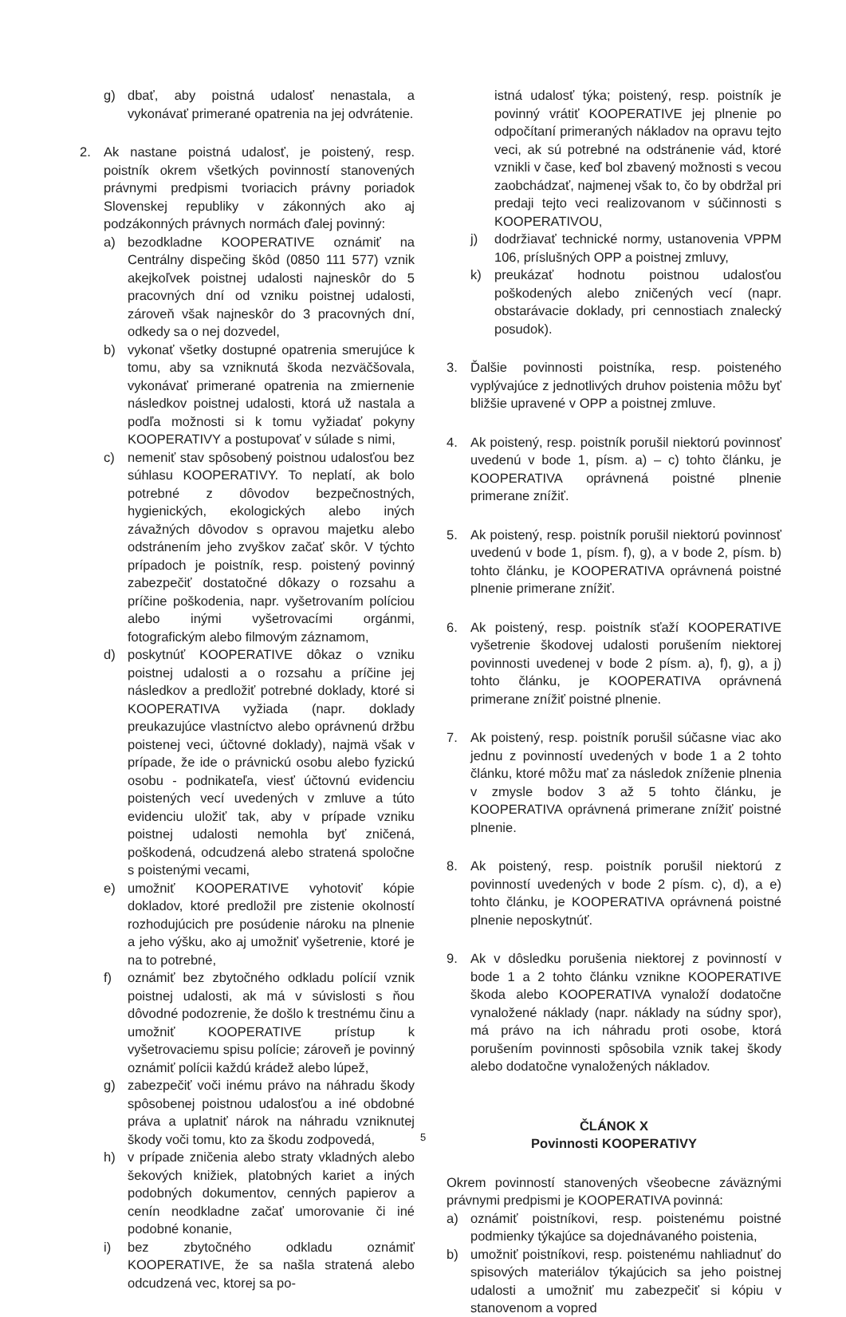g) dbať, aby poistná udalosť nenastala, a vykonávať primerané opatrenia na jej odvrátenie.
2. Ak nastane poistná udalosť, je poistený, resp. poistník okrem všetkých povinností stanovených právnymi predpismi tvoriacich právny poriadok Slovenskej republiky v zákonných ako aj podzákonných právnych normách ďalej povinný:
a) bezodkladne KOOPERATIVE oznámiť na Centrálny dispečing škôd (0850 111 577) vznik akejkoľvek poistnej udalosti najneskôr do 5 pracovných dní od vzniku poistnej udalosti, zároveň však najneskôr do 3 pracovných dní, odkedy sa o nej dozvedel,
b) vykonať všetky dostupné opatrenia smerujúce k tomu, aby sa vzniknutá škoda nezväčšovala, vykonávať primerané opatrenia na zmiernenie následkov poistnej udalosti, ktorá už nastala a podľa možnosti si k tomu vyžiadať pokyny KOOPERATIVY a postupovať v súlade s nimi,
c) nemeniť stav spôsobený poistnou udalosťou bez súhlasu KOOPERATIVY. To neplatí, ak bolo potrebné z dôvodov bezpečnostných, hygienických, ekologických alebo iných závažných dôvodov s opravou majetku alebo odstránením jeho zvyškov začať skôr. V týchto prípadoch je poistník, resp. poistený povinný zabezpečiť dostatočné dôkazy o rozsahu a príčine poškodenia, napr. vyšetrovaním políciou alebo inými vyšetrovacími orgánmi, fotografickým alebo filmovým záznamom,
d) poskytnúť KOOPERATIVE dôkaz o vzniku poistnej udalosti a o rozsahu a príčine jej následkov a predložiť potrebné doklady, ktoré si KOOPERATIVA vyžiada (napr. doklady preukazujúce vlastníctvo alebo oprávnenú držbu poistenej veci, účtovné doklady), najmä však v prípade, že ide o právnickú osobu alebo fyzickú osobu - podnikateľa, viesť účtovnú evidenciu poistených vecí uvedených v zmluve a túto evidenciu uložiť tak, aby v prípade vzniku poistnej udalosti nemohla byť zničená, poškodená, odcudzená alebo stratená spoločne s poistenými vecami,
e) umožniť KOOPERATIVE vyhotoviť kópie dokladov, ktoré predložil pre zistenie okolností rozhodujúcich pre posúdenie nároku na plnenie a jeho výšku, ako aj umožniť vyšetrenie, ktoré je na to potrebné,
f) oznámiť bez zbytočného odkladu polícií vznik poistnej udalosti, ak má v súvislosti s ňou dôvodné podozrenie, že došlo k trestnému činu a umožniť KOOPERATIVE prístup k vyšetrovaciemu spisu polície; zároveň je povinný oznámiť polícii každú krádež alebo lúpež,
g) zabezpečiť voči inému právo na náhradu škody spôsobenej poistnou udalosťou a iné obdobné práva a uplatniť nárok na náhradu vzniknutej škody voči tomu, kto za škodu zodpovedá,
h) v prípade zničenia alebo straty vkladných alebo šekových knižiek, platobných kariet a iných podobných dokumentov, cenných papierov a cenín neodkladne začať umorovanie či iné podobné konanie,
i) bez zbytočného odkladu oznámiť KOOPERATIVE, že sa našla stratená alebo odcudzená vec, ktorej sa po-
istná udalosť týka; poistený, resp. poistník je povinný vrátiť KOOPERATIVE jej plnenie po odpočítaní primeraných nákladov na opravu tejto veci, ak sú potrebné na odstránenie vád, ktoré vznikli v čase, keď bol zbavený možnosti s vecou zaobchádzať, najmenej však to, čo by obdržal pri predaji tejto veci realizovanom v súčinnosti s KOOPERATIVOU,
j) dodržiavať technické normy, ustanovenia VPPM 106, príslušných OPP a poistnej zmluvy,
k) preukázať hodnotu poistnou udalosťou poškodených alebo zničených vecí (napr. obstarávacie doklady, pri cennostiach znalecký posudok).
3. Ďalšie povinnosti poistníka, resp. poisteného vyplývajúce z jednotlivých druhov poistenia môžu byť bližšie upravené v OPP a poistnej zmluve.
4. Ak poistený, resp. poistník porušil niektorú povinnosť uvedenú v bode 1, písm. a) – c) tohto článku, je KOOPERATIVA oprávnená poistné plnenie primerane znížiť.
5. Ak poistený, resp. poistník porušil niektorú povinnosť uvedenú v bode 1, písm. f), g), a v bode 2, písm. b) tohto článku, je KOOPERATIVA oprávnená poistné plnenie primerane znížiť.
6. Ak poistený, resp. poistník sťaží KOOPERATIVE vyšetrenie škodovej udalosti porušením niektorej povinnosti uvedenej v bode 2 písm. a), f), g), a j) tohto článku, je KOOPERATIVA oprávnená primerane znížiť poistné plnenie.
7. Ak poistený, resp. poistník porušil súčasne viac ako jednu z povinností uvedených v bode 1 a 2 tohto článku, ktoré môžu mať za následok zníženie plnenia v zmysle bodov 3 až 5 tohto článku, je KOOPERATIVA oprávnená primerane znížiť poistné plnenie.
8. Ak poistený, resp. poistník porušil niektorú z povinností uvedených v bode 2 písm. c), d), a e) tohto článku, je KOOPERATIVA oprávnená poistné plnenie neposkytnúť.
9. Ak v dôsledku porušenia niektorej z povinností v bode 1 a 2 tohto článku vznikne KOOPERATIVE škoda alebo KOOPERATIVA vynaloží dodatočne vynaložené náklady (napr. náklady na súdny spor), má právo na ich náhradu proti osobe, ktorá porušením povinnosti spôsobila vznik takej škody alebo dodatočne vynaložených nákladov.
ČLÁNOK X
Povinnosti KOOPERATIVY
Okrem povinností stanovených všeobecne záväznými právnymi predpismi je KOOPERATIVA povinná:
a) oznámiť poistníkovi, resp. poistenému poistné podmienky týkajúce sa dojednávaného poistenia,
b) umožniť poistníkovi, resp. poistenému nahliadnuť do spisových materiálov týkajúcich sa jeho poistnej udalosti a umožniť mu zabezpečiť si kópiu v stanovenom a vopred
5